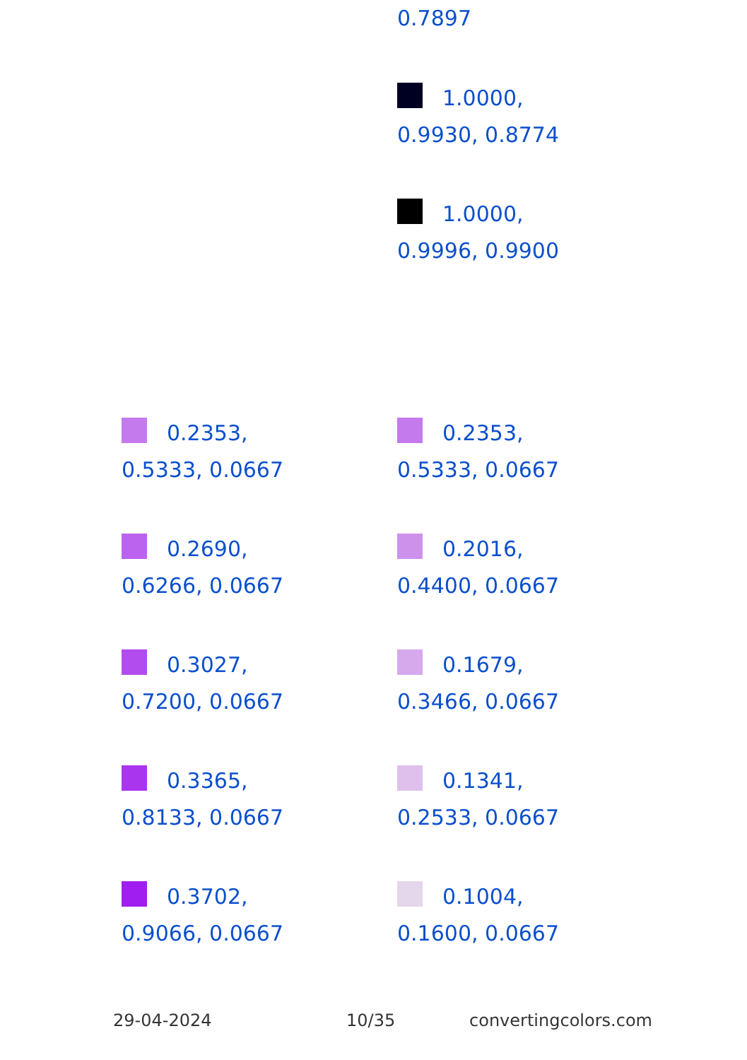0.7897
1.0000, 0.9930, 0.8774
1.0000, 0.9996, 0.9900
0.2353, 0.5333, 0.0667
0.2353, 0.5333, 0.0667
0.2690, 0.6266, 0.0667
0.2016, 0.4400, 0.0667
0.3027, 0.7200, 0.0667
0.1679, 0.3466, 0.0667
0.3365, 0.8133, 0.0667
0.1341, 0.2533, 0.0667
0.3702, 0.9066, 0.0667
0.1004, 0.1600, 0.0667
29-04-2024 10/35 convertingcolors.com